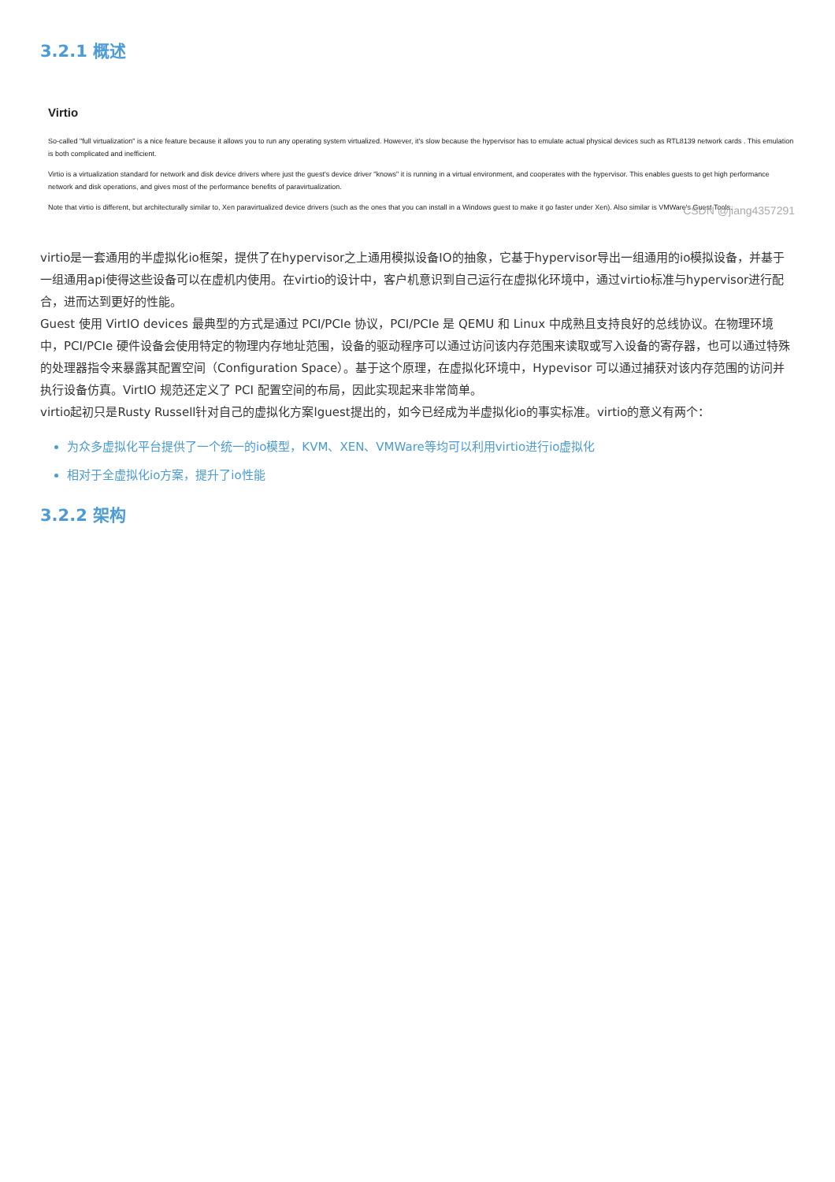3.2.1 概述
Virtio
So-called "full virtualization" is a nice feature because it allows you to run any operating system virtualized. However, it's slow because the hypervisor has to emulate actual physical devices such as RTL8139 network cards . This emulation is both complicated and inefficient.
Virtio is a virtualization standard for network and disk device drivers where just the guest's device driver "knows" it is running in a virtual environment, and cooperates with the hypervisor. This enables guests to get high performance network and disk operations, and gives most of the performance benefits of paravirtualization.
Note that virtio is different, but architecturally similar to, Xen paravirtualized device drivers (such as the ones that you can install in a Windows guest to make it go faster under Xen). Also similar is VMWare's Guest Tools.
CSDN @jiang4357291
virtio是一套通用的半虚拟化io框架，提供了在hypervisor之上通用模拟设备IO的抽象，它基于hypervisor导出一组通用的io模拟设备，并基于一组通用api使得这些设备可以在虚机内使用。在virtio的设计中，客户机意识到自己运行在虚拟化环境中，通过virtio标准与hypervisor进行配合，进而达到更好的性能。
Guest 使用 VirtIO devices 最典型的方式是通过 PCI/PCIe 协议，PCI/PCIe 是 QEMU 和 Linux 中成熟且支持良好的总线协议。在物理环境中，PCI/PCIe 硬件设备会使用特定的物理内存地址范围，设备的驱动程序可以通过访问该内存范围来读取或写入设备的寄存器，也可以通过特殊的处理器指令来暴露其配置空间（Configuration Space）。基于这个原理，在虚拟化环境中，Hypevisor 可以通过捕获对该内存范围的访问并执行设备仿真。VirtIO 规范还定义了 PCI 配置空间的布局，因此实现起来非常简单。
virtio起初只是Rusty Russell针对自己的虚拟化方案lguest提出的，如今已经成为半虚拟化io的事实标准。virtio的意义有两个：
为众多虚拟化平台提供了一个统一的io模型，KVM、XEN、VMWare等均可以利用virtio进行io虚拟化
相对于全虚拟化io方案，提升了io性能
3.2.2 架构